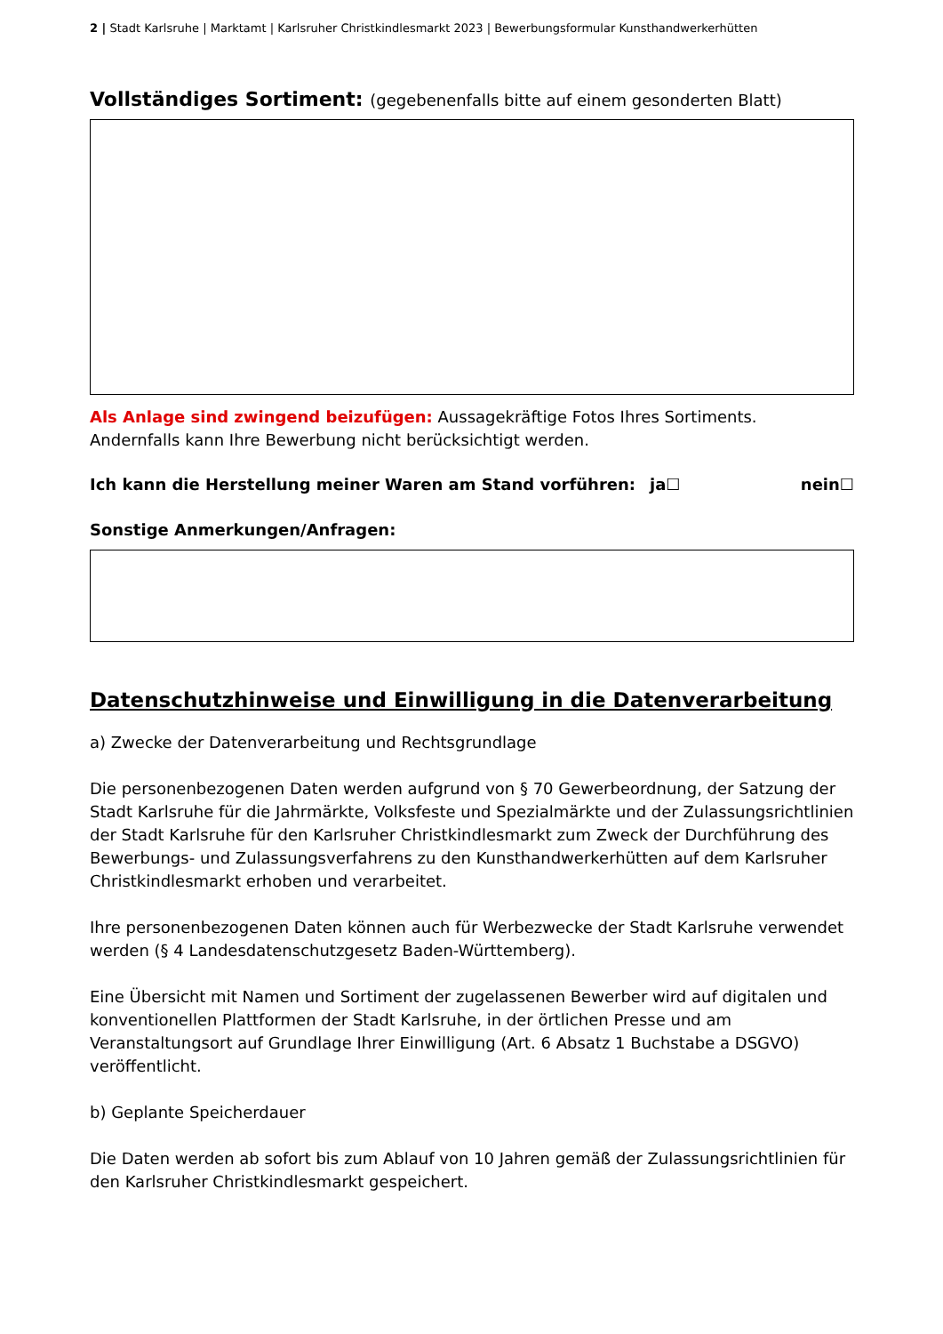2 | Stadt Karlsruhe | Marktamt | Karlsruher Christkindlesmarkt 2023 | Bewerbungsformular Kunsthandwerkerhütten
Vollständiges Sortiment: (gegebenenfalls bitte auf einem gesonderten Blatt)
Als Anlage sind zwingend beizufügen: Aussagekräftige Fotos Ihres Sortiments.
Andernfalls kann Ihre Bewerbung nicht berücksichtigt werden.
Ich kann die Herstellung meiner Waren am Stand vorführen: ja☐ nein☐
Sonstige Anmerkungen/Anfragen:
Datenschutzhinweise und Einwilligung in die Datenverarbeitung
a) Zwecke der Datenverarbeitung und Rechtsgrundlage
Die personenbezogenen Daten werden aufgrund von § 70 Gewerbeordnung, der Satzung der Stadt Karlsruhe für die Jahrmärkte, Volksfeste und Spezialmärkte und der Zulassungsrichtlinien der Stadt Karlsruhe für den Karlsruher Christkindlesmarkt zum Zweck der Durchführung des Bewerbungs- und Zulassungsverfahrens zu den Kunsthandwerkerhütten auf dem Karlsruher Christkindlesmarkt erhoben und verarbeitet.
Ihre personenbezogenen Daten können auch für Werbezwecke der Stadt Karlsruhe verwendet werden (§ 4 Landesdatenschutzgesetz Baden-Württemberg).
Eine Übersicht mit Namen und Sortiment der zugelassenen Bewerber wird auf digitalen und konventionellen Plattformen der Stadt Karlsruhe, in der örtlichen Presse und am Veranstaltungsort auf Grundlage Ihrer Einwilligung (Art. 6 Absatz 1 Buchstabe a DSGVO) veröffentlicht.
b) Geplante Speicherdauer
Die Daten werden ab sofort bis zum Ablauf von 10 Jahren gemäß der Zulassungsrichtlinien für den Karlsruher Christkindlesmarkt gespeichert.